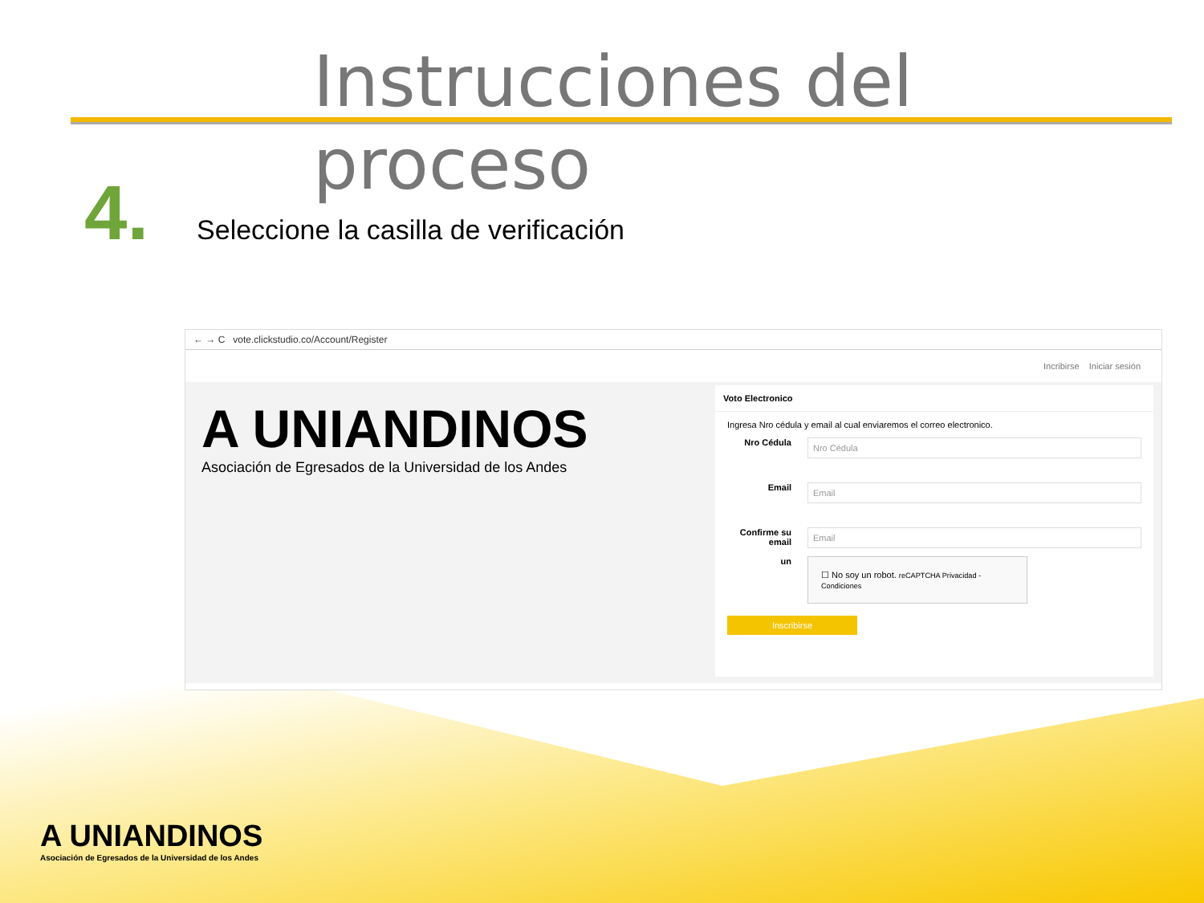Instrucciones del proceso
4. Seleccione la casilla de verificación
← → C vote.clickstudio.co/Account/Register
Incribirse Iniciar sesión
A UNIANDINOS
Asociación de Egresados de la Universidad de los Andes
Voto Electronico
Ingresa Nro cédula y email al cual enviaremos el correo electronico.
Nro Cédula
Nro Cédula
Email
Email
Confirme su email
Email
un
☐ No soy un robot. reCAPTCHA Privacidad - Condiciones
Inscribirse
A UNIANDINOS
Asociación de Egresados de la Universidad de los Andes